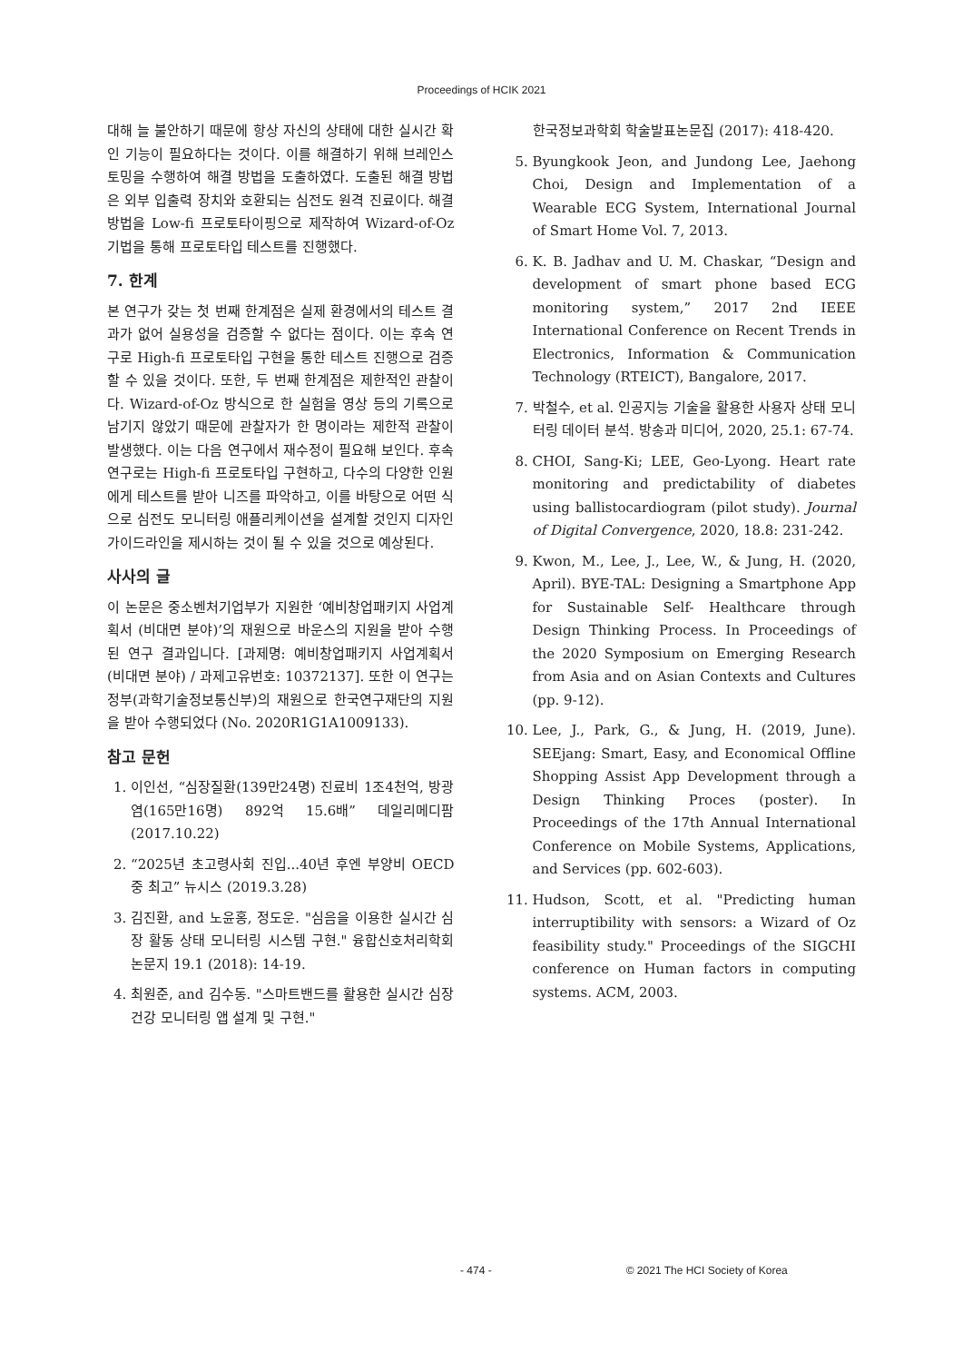Proceedings of HCIK 2021
대해 늘 불안하기 때문에 항상 자신의 상태에 대한 실시간 확인 기능이 필요하다는 것이다. 이를 해결하기 위해 브레인스토밍을 수행하여 해결 방법을 도출하였다. 도출된 해결 방법은 외부 입출력 장치와 호환되는 심전도 원격 진료이다. 해결 방법을 Low-fi 프로토타이핑으로 제작하여 Wizard-of-Oz 기법을 통해 프로토타입 테스트를 진행했다.
7. 한계
본 연구가 갖는 첫 번째 한계점은 실제 환경에서의 테스트 결과가 없어 실용성을 검증할 수 없다는 점이다. 이는 후속 연구로 High-fi 프로토타입 구현을 통한 테스트 진행으로 검증할 수 있을 것이다. 또한, 두 번째 한계점은 제한적인 관찰이다. Wizard-of-Oz 방식으로 한 실험을 영상 등의 기록으로 남기지 않았기 때문에 관찰자가 한 명이라는 제한적 관찰이 발생했다. 이는 다음 연구에서 재수정이 필요해 보인다. 후속 연구로는 High-fi 프로토타입 구현하고, 다수의 다양한 인원에게 테스트를 받아 니즈를 파악하고, 이를 바탕으로 어떤 식으로 심전도 모니터링 애플리케이션을 설계할 것인지 디자인 가이드라인을 제시하는 것이 될 수 있을 것으로 예상된다.
사사의 글
이 논문은 중소벤처기업부가 지원한 ‘예비창업패키지 사업계획서 (비대면 분야)’의 재원으로 바운스의 지원을 받아 수행된 연구 결과입니다. [과제명: 예비창업패키지 사업계획서 (비대면 분야) / 과제고유번호: 10372137]. 또한 이 연구는 정부(과학기술정보통신부)의 재원으로 한국연구재단의 지원을 받아 수행되었다 (No. 2020R1G1A1009133).
참고 문헌
1. 이인선, “심장질환(139만24명) 진료비 1조4천억, 방광염(165만16명) 892억 15.6배” 데일리메디팜 (2017.10.22)
2. “2025년 초고령사회 진입...40년 후엔 부양비 OECD중 최고” 뉴시스 (2019.3.28)
3. 김진환, and 노윤홍, 정도운. "심음을 이용한 실시간 심장 활동 상태 모니터링 시스템 구현." 융합신호처리학회 논문지 19.1 (2018): 14-19.
4. 최원준, and 김수동. "스마트밴드를 활용한 실시간 심장건강 모니터링 앱 설계 및 구현."
한국정보과학회 학술발표논문집 (2017): 418-420.
5. Byungkook Jeon, and Jundong Lee, Jaehong Choi, Design and Implementation of a Wearable ECG System, International Journal of Smart Home Vol. 7, 2013.
6. K. B. Jadhav and U. M. Chaskar, “Design and development of smart phone based ECG monitoring system,” 2017 2nd IEEE International Conference on Recent Trends in Electronics, Information & Communication Technology (RTEICT), Bangalore, 2017.
7. 박철수, et al. 인공지능 기술을 활용한 사용자 상태 모니터링 데이터 분석. 방송과 미디어, 2020, 25.1: 67-74.
8. CHOI, Sang-Ki; LEE, Geo-Lyong. Heart rate monitoring and predictability of diabetes using ballistocardiogram (pilot study). Journal of Digital Convergence, 2020, 18.8: 231-242.
9. Kwon, M., Lee, J., Lee, W., & Jung, H. (2020, April). BYE-TAL: Designing a Smartphone App for Sustainable Self- Healthcare through Design Thinking Process. In Proceedings of the 2020 Symposium on Emerging Research from Asia and on Asian Contexts and Cultures (pp. 9-12).
10. Lee, J., Park, G., & Jung, H. (2019, June). SEEjang: Smart, Easy, and Economical Offline Shopping Assist App Development through a Design Thinking Proces (poster). In Proceedings of the 17th Annual International Conference on Mobile Systems, Applications, and Services (pp. 602-603).
11. Hudson, Scott, et al. "Predicting human interruptibility with sensors: a Wizard of Oz feasibility study." Proceedings of the SIGCHI conference on Human factors in computing systems. ACM, 2003.
- 474 - © 2021 The HCI Society of Korea